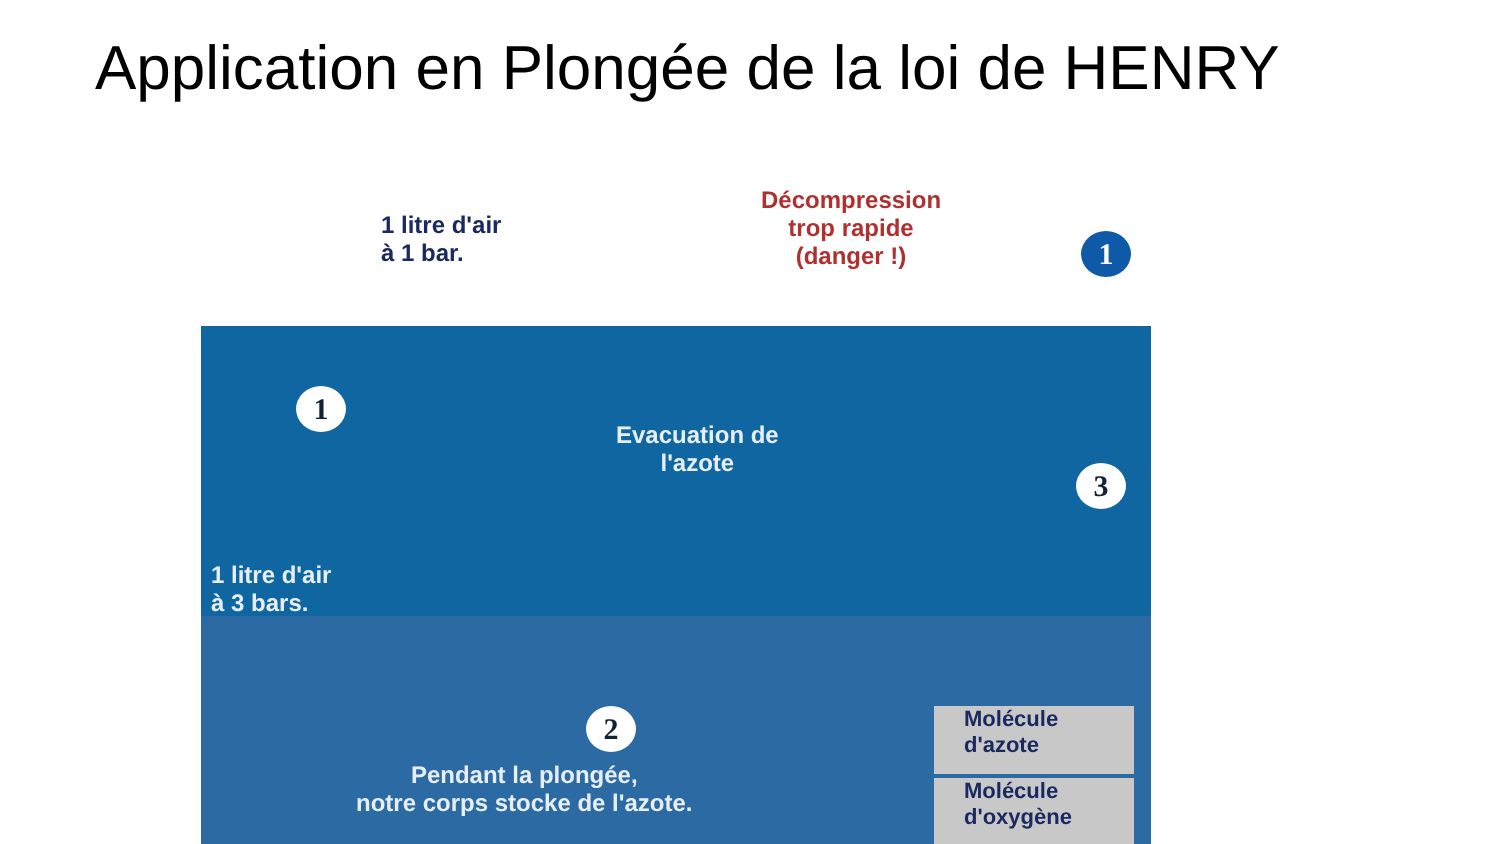Application en Plongée de la loi de HENRY
1 litre d'air
à 1 bar.
Décompression
trop rapide
(danger !)
1
1
Evacuation de
l'azote
3
1 litre d'air
à 3 bars.
2
Pendant la plongée,
notre corps stocke de l'azote.
Molécule
d'azote
Molécule
d'oxygène